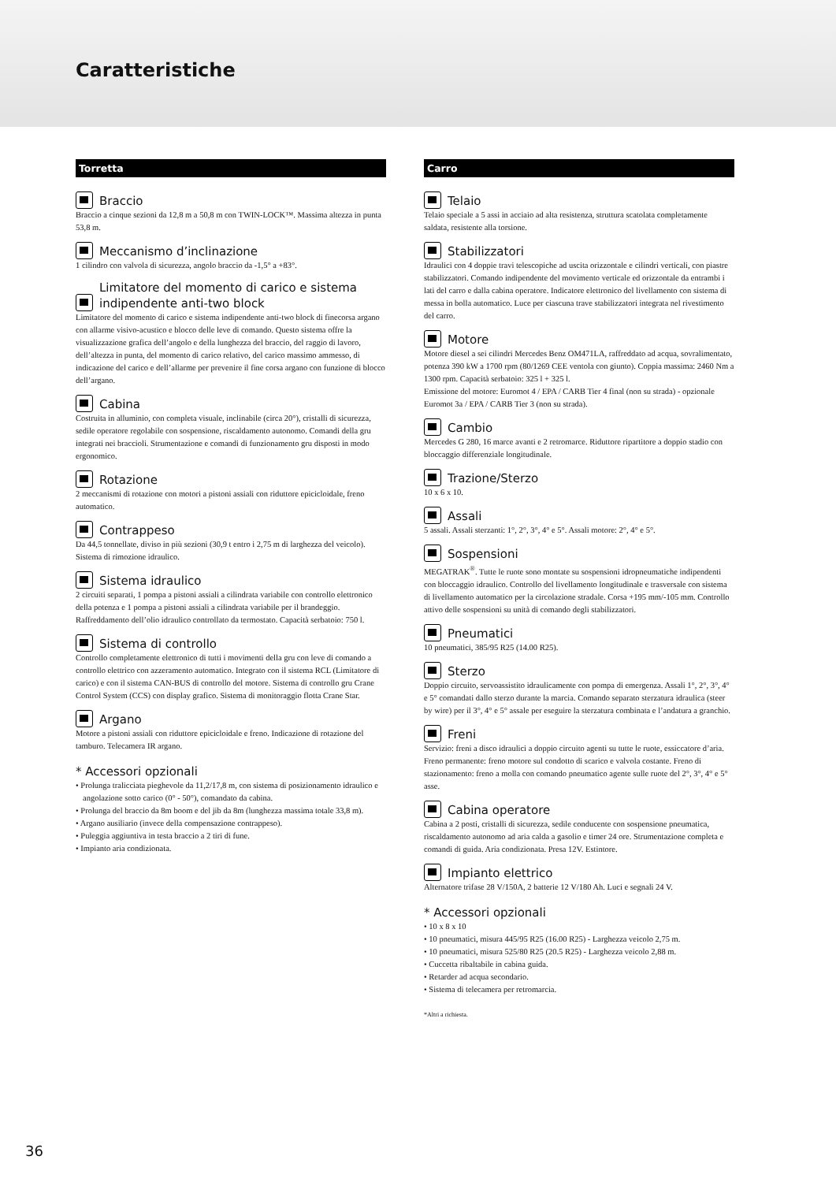Caratteristiche
Torretta
Braccio
Braccio a cinque sezioni da 12,8 m a 50,8 m con TWIN-LOCK™. Massima altezza in punta 53,8 m.
Meccanismo d’inclinazione
1 cilindro con valvola di sicurezza, angolo braccio da -1,5° a +83°.
Limitatore del momento di carico e sistema indipendente anti-two block
Limitatore del momento di carico e sistema indipendente anti-two block di finecorsa argano con allarme visivo-acustico e blocco delle leve di comando. Questo sistema offre la visualizzazione grafica dell’angolo e della lunghezza del braccio, del raggio di lavoro, dell’altezza in punta, del momento di carico relativo, del carico massimo ammesso, di indicazione del carico e dell’allarme per prevenire il fine corsa argano con funzione di blocco dell’argano.
Cabina
Costruita in alluminio, con completa visuale, inclinabile (circa 20°), cristalli di sicurezza, sedile operatore regolabile con sospensione, riscaldamento autonomo. Comandi della gru integrati nei braccioli. Strumentazione e comandi di funzionamento gru disposti in modo ergonomico.
Rotazione
2 meccanismi di rotazione con motori a pistoni assiali con riduttore epicicloidale, freno automatico.
Contrappeso
Da 44,5 tonnellate, diviso in più sezioni (30,9 t entro i 2,75 m di larghezza del veicolo). Sistema di rimozione idraulico.
Sistema idraulico
2 circuiti separati, 1 pompa a pistoni assiali a cilindrata variabile con controllo elettronico della potenza e 1 pompa a pistoni assiali a cilindrata variabile per il brandeggio. Raffreddamento dell’olio idraulico controllato da termostato. Capacità serbatoio: 750 l.
Sistema di controllo
Controllo completamente elettronico di tutti i movimenti della gru con leve di comando a controllo elettrico con azzeramento automatico. Integrato con il sistema RCL (Limitatore di carico) e con il sistema CAN-BUS di controllo del motore. Sistema di controllo gru Crane Control System (CCS) con display grafico. Sistema di monitoraggio flotta Crane Star.
Argano
Motore a pistoni assiali con riduttore epicicloidale e freno. Indicazione di rotazione del tamburo. Telecamera IR argano.
* Accessori opzionali
• Prolunga tralicciata pieghevole da 11,2/17,8 m, con sistema di posizionamento idraulico e angolazione sotto carico (0° - 50°), comandato da cabina.
• Prolunga del braccio da 8m boom e del jib da 8m (lunghezza massima totale 33,8 m).
• Argano ausiliario (invece della compensazione contrappeso).
• Puleggia aggiuntiva in testa braccio a 2 tiri di fune.
• Impianto aria condizionata.
Carro
Telaio
Telaio speciale a 5 assi in acciaio ad alta resistenza, struttura scatolata completamente saldata, resistente alla torsione.
Stabilizzatori
Idraulici con 4 doppie travi telescopiche ad uscita orizzontale e cilindri verticali, con piastre stabilizzatori. Comando indipendente del movimento verticale ed orizzontale da entrambi i lati del carro e dalla cabina operatore. Indicatore elettronico del livellamento con sistema di messa in bolla automatico. Luce per ciascuna trave stabilizzatori integrata nel rivestimento del carro.
Motore
Motore diesel a sei cilindri Mercedes Benz OM471LA, raffreddato ad acqua, sovralimentato, potenza 390 kW a 1700 rpm (80/1269 CEE ventola con giunto). Coppia massima: 2460 Nm a 1300 rpm. Capacità serbatoio: 325 l + 325 l.
Emissione del motore: Euromot 4 / EPA / CARB Tier 4 final (non su strada) - opzionale Euromot 3a / EPA / CARB Tier 3 (non su strada).
Cambio
Mercedes G 280, 16 marce avanti e 2 retromarce. Riduttore ripartitore a doppio stadio con bloccaggio differenziale longitudinale.
Trazione/Sterzo
10 x 6 x 10.
Assali
5 assali. Assali sterzanti: 1°, 2°, 3°, 4° e 5°. Assali motore: 2°, 4° e 5°.
Sospensioni
MEGATRAK<sup>®</sup>. Tutte le ruote sono montate su sospensioni idropneumatiche indipendenti con bloccaggio idraulico. Controllo del livellamento longitudinale e trasversale con sistema di livellamento automatico per la circolazione stradale. Corsa +195 mm/-105 mm. Controllo attivo delle sospensioni su unità di comando degli stabilizzatori.
Pneumatici
10 pneumatici, 385/95 R25 (14.00 R25).
Sterzo
Doppio circuito, servoassistito idraulicamente con pompa di emergenza. Assali 1°, 2°, 3°, 4° e 5° comandati dallo sterzo durante la marcia. Comando separato sterzatura idraulica (steer by wire) per il 3°, 4° e 5° assale per eseguire la sterzatura combinata e l’andatura a granchio.
Freni
Servizio: freni a disco idraulici a doppio circuito agenti su tutte le ruote, essiccatore d’aria. Freno permanente: freno motore sul condotto di scarico e valvola costante. Freno di stazionamento: freno a molla con comando pneumatico agente sulle ruote del 2°, 3°, 4° e 5° asse.
Cabina operatore
Cabina a 2 posti, cristalli di sicurezza, sedile conducente con sospensione pneumatica, riscaldamento autonomo ad aria calda a gasolio e timer 24 ore. Strumentazione completa e comandi di guida. Aria condizionata. Presa 12V. Estintore.
Impianto elettrico
Alternatore trifase 28 V/150A, 2 batterie 12 V/180 Ah. Luci e segnali 24 V.
* Accessori opzionali
• 10 x 8 x 10
• 10 pneumatici, misura 445/95 R25 (16.00 R25) - Larghezza veicolo 2,75 m.
• 10 pneumatici, misura 525/80 R25 (20.5 R25) - Larghezza veicolo 2,88 m.
• Cuccetta ribaltabile in cabina guida.
• Retarder ad acqua secondario.
• Sistema di telecamera per retromarcia.
*Altri a richiesta.
36